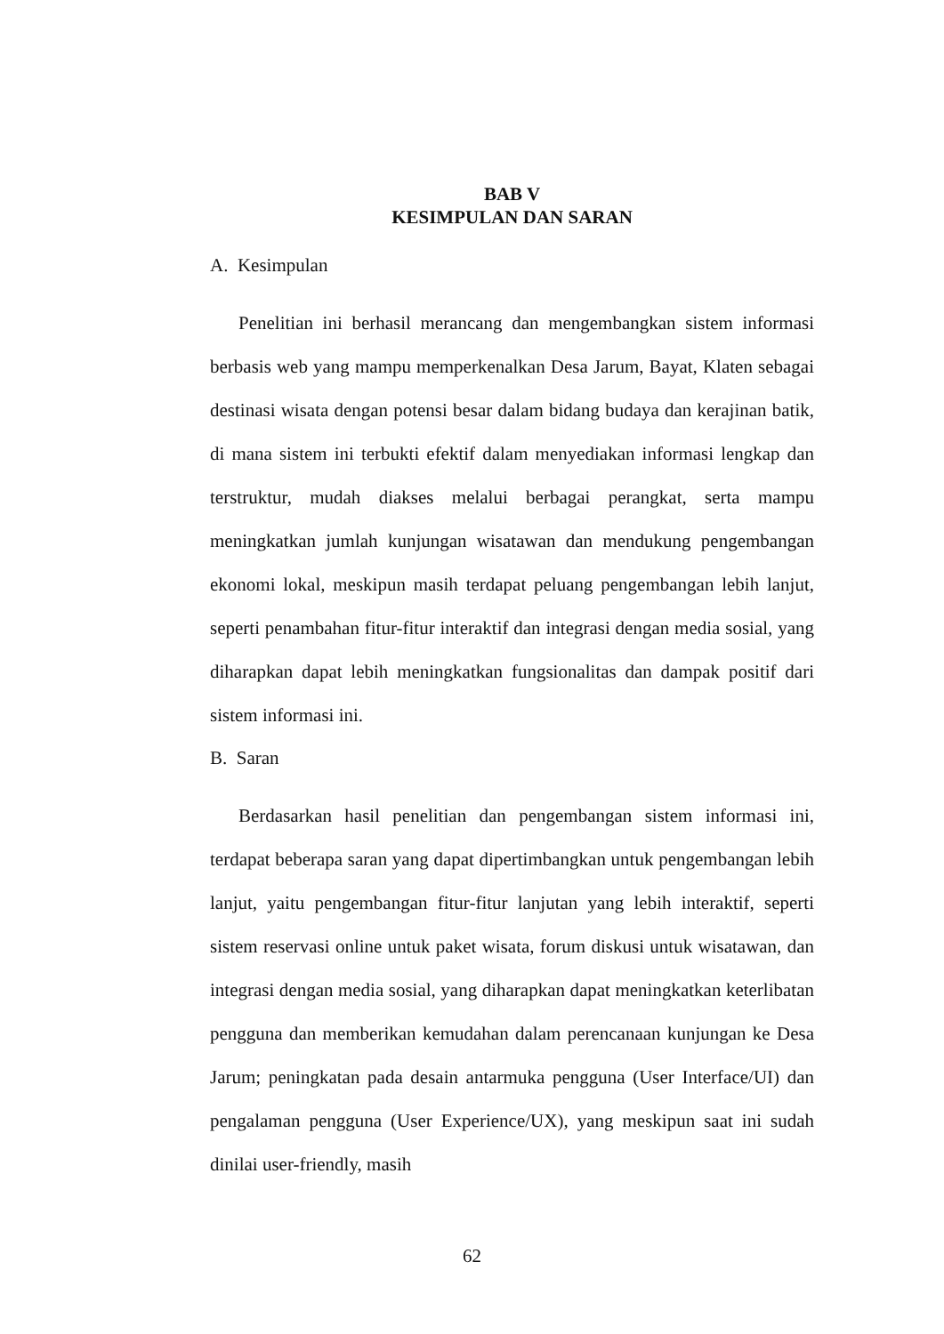BAB V
KESIMPULAN DAN SARAN
A. Kesimpulan
Penelitian ini berhasil merancang dan mengembangkan sistem informasi berbasis web yang mampu memperkenalkan Desa Jarum, Bayat, Klaten sebagai destinasi wisata dengan potensi besar dalam bidang budaya dan kerajinan batik, di mana sistem ini terbukti efektif dalam menyediakan informasi lengkap dan terstruktur, mudah diakses melalui berbagai perangkat, serta mampu meningkatkan jumlah kunjungan wisatawan dan mendukung pengembangan ekonomi lokal, meskipun masih terdapat peluang pengembangan lebih lanjut, seperti penambahan fitur-fitur interaktif dan integrasi dengan media sosial, yang diharapkan dapat lebih meningkatkan fungsionalitas dan dampak positif dari sistem informasi ini.
B. Saran
Berdasarkan hasil penelitian dan pengembangan sistem informasi ini, terdapat beberapa saran yang dapat dipertimbangkan untuk pengembangan lebih lanjut, yaitu pengembangan fitur-fitur lanjutan yang lebih interaktif, seperti sistem reservasi online untuk paket wisata, forum diskusi untuk wisatawan, dan integrasi dengan media sosial, yang diharapkan dapat meningkatkan keterlibatan pengguna dan memberikan kemudahan dalam perencanaan kunjungan ke Desa Jarum; peningkatan pada desain antarmuka pengguna (User Interface/UI) dan pengalaman pengguna (User Experience/UX), yang meskipun saat ini sudah dinilai user-friendly, masih
62